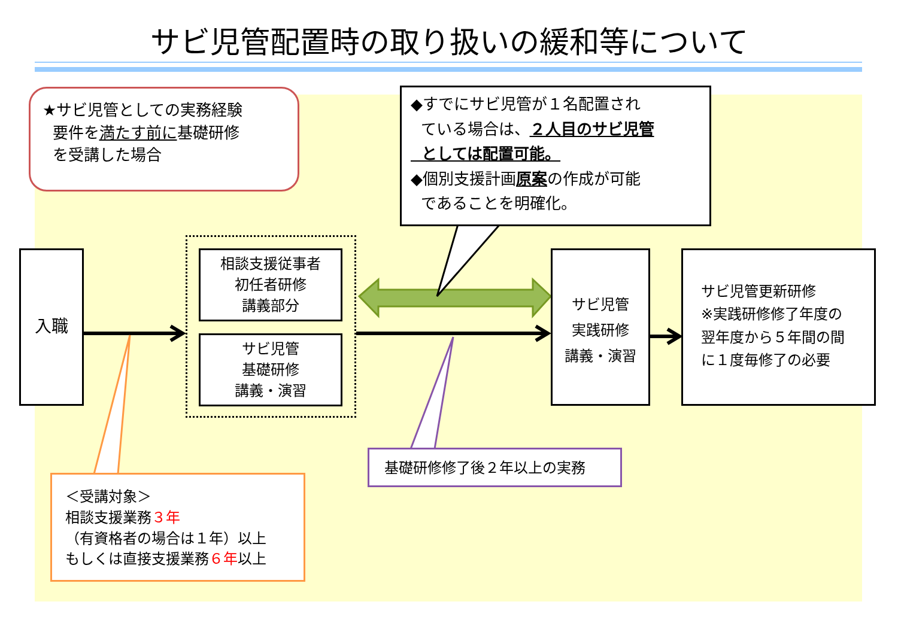サビ児管配置時の取り扱いの緩和等について
★サビ児管としての実務経験
要件を満たす前に基礎研修
を受講した場合
◆すでにサビ児管が１名配置され
ている場合は、２人目のサビ児管
としては配置可能。
◆個別支援計画原案の作成が可能
であることを明確化。
入職
相談支援従事者
初任者研修
講義部分
サビ児管
基礎研修
講義・演習
サビ児管
実践研修
講義・演習
サビ児管更新研修
※実践研修修了年度の
翌年度から５年間の間
に１度毎修了の必要
＜受講対象＞
相談支援業務３年
（有資格者の場合は１年）以上
もしくは直接支援業務６年以上
基礎研修修了後２年以上の実務